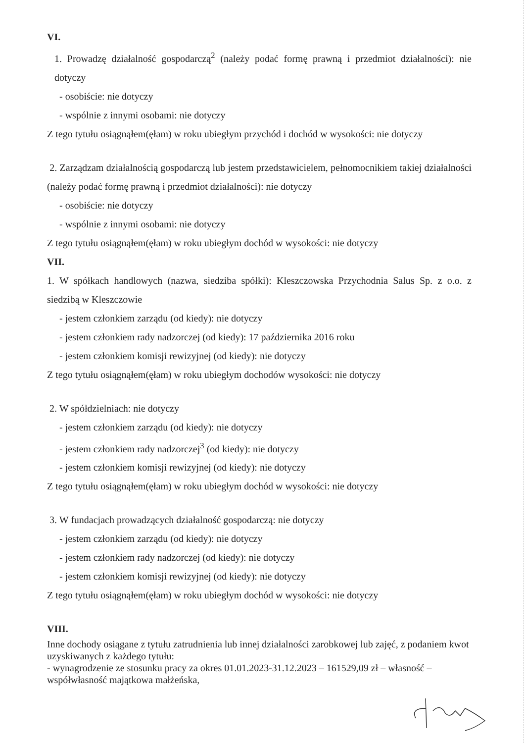VI.
1. Prowadzę działalność gospodarczą<sup>2</sup> (należy podać formę prawną i przedmiot działalności): nie dotyczy
- osobiście: nie dotyczy
- wspólnie z innymi osobami: nie dotyczy
Z tego tytułu osiągnąłem(ęłam) w roku ubiegłym przychód i dochód w wysokości: nie dotyczy
2. Zarządzam działalnością gospodarczą lub jestem przedstawicielem, pełnomocnikiem takiej działalności (należy podać formę prawną i przedmiot działalności): nie dotyczy
- osobiście: nie dotyczy
- wspólnie z innymi osobami: nie dotyczy
Z tego tytułu osiągnąłem(ęłam) w roku ubiegłym dochód w wysokości: nie dotyczy
VII.
1. W spółkach handlowych (nazwa, siedziba spółki): Kleszczowska Przychodnia Salus Sp. z o.o. z siedzibą w Kleszczowie
- jestem członkiem zarządu (od kiedy): nie dotyczy
- jestem członkiem rady nadzorczej (od kiedy): 17 października 2016 roku
- jestem członkiem komisji rewizyjnej (od kiedy): nie dotyczy
Z tego tytułu osiągnąłem(ęłam) w roku ubiegłym dochodów wysokości: nie dotyczy
2. W spółdzielniach: nie dotyczy
- jestem członkiem zarządu (od kiedy): nie dotyczy
- jestem członkiem rady nadzorczej<sup>3</sup> (od kiedy): nie dotyczy
- jestem członkiem komisji rewizyjnej (od kiedy): nie dotyczy
Z tego tytułu osiągnąłem(ęłam) w roku ubiegłym dochód w wysokości: nie dotyczy
3. W fundacjach prowadzących działalność gospodarczą: nie dotyczy
- jestem członkiem zarządu (od kiedy): nie dotyczy
- jestem członkiem rady nadzorczej (od kiedy): nie dotyczy
- jestem członkiem komisji rewizyjnej (od kiedy): nie dotyczy
Z tego tytułu osiągnąłem(ęłam) w roku ubiegłym dochód w wysokości: nie dotyczy
VIII.
Inne dochody osiągane z tytułu zatrudnienia lub innej działalności zarobkowej lub zajęć, z podaniem kwot uzyskiwanych z każdego tytułu:
- wynagrodzenie ze stosunku pracy za okres 01.01.2023-31.12.2023 – 161529,09 zł – własność – współwłasność majątkowa małżeńska,